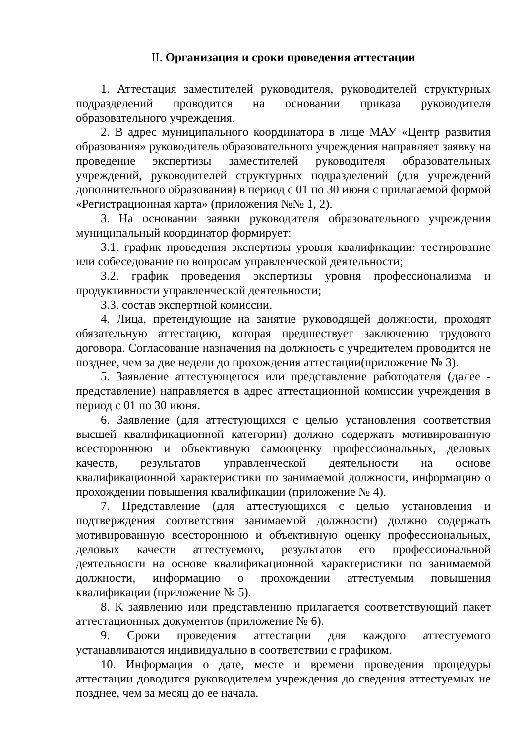II. Организация и сроки проведения аттестации
1. Аттестация заместителей руководителя, руководителей структурных подразделений проводится на основании приказа руководителя образовательного учреждения.
2. В адрес муниципального координатора в лице МАУ «Центр развития образования» руководитель образовательного учреждения направляет заявку на проведение экспертизы заместителей руководителя образовательных учреждений, руководителей структурных подразделений (для учреждений дополнительного образования) в период с 01 по 30 июня с прилагаемой формой «Регистрационная карта» (приложения №№ 1, 2).
3. На основании заявки руководителя образовательного учреждения муниципальный координатор формирует:
3.1. график проведения экспертизы уровня квалификации: тестирование или собеседование по вопросам управленческой деятельности;
3.2. график проведения экспертизы уровня профессионализма и продуктивности управленческой деятельности;
3.3. состав экспертной комиссии.
4. Лица, претендующие на занятие руководящей должности, проходят обязательную аттестацию, которая предшествует заключению трудового договора. Согласование назначения на должность с учредителем проводится не позднее, чем за две недели до прохождения аттестации(приложение № 3).
5. Заявление аттестующегося или представление работодателя (далее - представление) направляется в адрес аттестационной комиссии учреждения в период с 01 по 30 июня.
6. Заявление (для аттестующихся с целью установления соответствия высшей квалификационной категории) должно содержать мотивированную всестороннюю и объективную самооценку профессиональных, деловых качеств, результатов управленческой деятельности на основе квалификационной характеристики по занимаемой должности, информацию о прохождении повышения квалификации (приложение № 4).
7. Представление (для аттестующихся с целью установления и подтверждения соответствия занимаемой должности) должно содержать мотивированную всестороннюю и объективную оценку профессиональных, деловых качеств аттестуемого, результатов его профессиональной деятельности на основе квалификационной характеристики по занимаемой должности, информацию о прохождении аттестуемым повышения квалификации (приложение № 5).
8. К заявлению или представлению прилагается соответствующий пакет аттестационных документов (приложение № 6).
9. Сроки проведения аттестации для каждого аттестуемого устанавливаются индивидуально в соответствии с графиком.
10. Информация о дате, месте и времени проведения процедуры аттестации доводится руководителем учреждения до сведения аттестуемых не позднее, чем за месяц до ее начала.